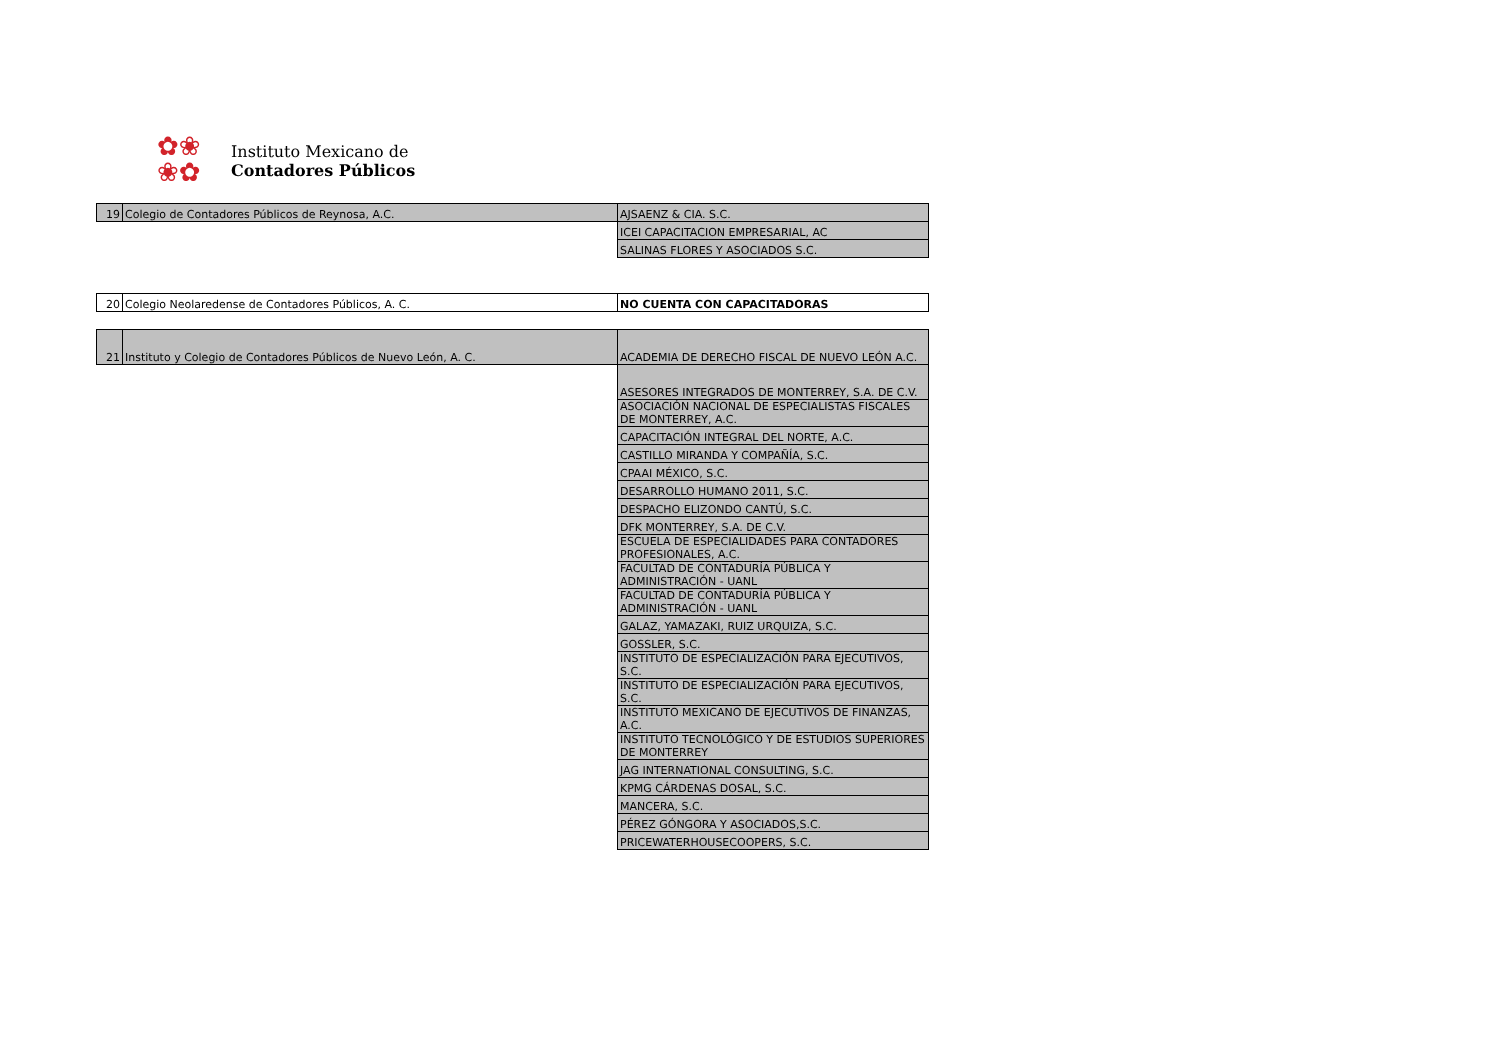✿❀
❀✿
Instituto Mexicano de
Contadores Públicos
| 19 | Colegio de Contadores Públicos de Reynosa, A.C. | AJSAENZ & CIA. S.C. |
| | | ICEI CAPACITACION EMPRESARIAL, AC |
| | | SALINAS FLORES Y ASOCIADOS S.C. |
| 20 | Colegio Neolaredense de Contadores Públicos, A. C. | NO CUENTA CON CAPACITADORAS |
| 21 | Instituto y Colegio de Contadores Públicos de Nuevo León, A. C. | ACADEMIA DE DERECHO FISCAL DE NUEVO LEÓN A.C. |
| | | ASESORES INTEGRADOS DE MONTERREY, S.A. DE C.V. |
| | | ASOCIACIÓN NACIONAL DE ESPECIALISTAS FISCALES DE MONTERREY, A.C. |
| | | CAPACITACIÓN INTEGRAL DEL NORTE, A.C. |
| | | CASTILLO MIRANDA Y COMPAÑÍA, S.C. |
| | | CPAAI MÉXICO, S.C. |
| | | DESARROLLO HUMANO 2011, S.C. |
| | | DESPACHO ELIZONDO CANTÚ, S.C. |
| | | DFK MONTERREY, S.A. DE C.V. |
| | | ESCUELA DE ESPECIALIDADES PARA CONTADORES PROFESIONALES, A.C. |
| | | FACULTAD DE CONTADURÍA PÚBLICA Y ADMINISTRACIÓN - UANL |
| | | FACULTAD DE CONTADURÍA PÚBLICA Y ADMINISTRACIÓN - UANL |
| | | GALAZ, YAMAZAKI, RUIZ URQUIZA, S.C. |
| | | GOSSLER, S.C. |
| | | INSTITUTO DE ESPECIALIZACIÓN PARA EJECUTIVOS, S.C. |
| | | INSTITUTO DE ESPECIALIZACIÓN PARA EJECUTIVOS, S.C. |
| | | INSTITUTO MEXICANO DE EJECUTIVOS DE FINANZAS, A.C. |
| | | INSTITUTO TECNOLÓGICO Y DE ESTUDIOS SUPERIORES DE MONTERREY |
| | | JAG INTERNATIONAL CONSULTING, S.C. |
| | | KPMG CÁRDENAS DOSAL, S.C. |
| | | MANCERA, S.C. |
| | | PÉREZ GÓNGORA Y ASOCIADOS,S.C. |
| | | PRICEWATERHOUSECOOPERS, S.C. |